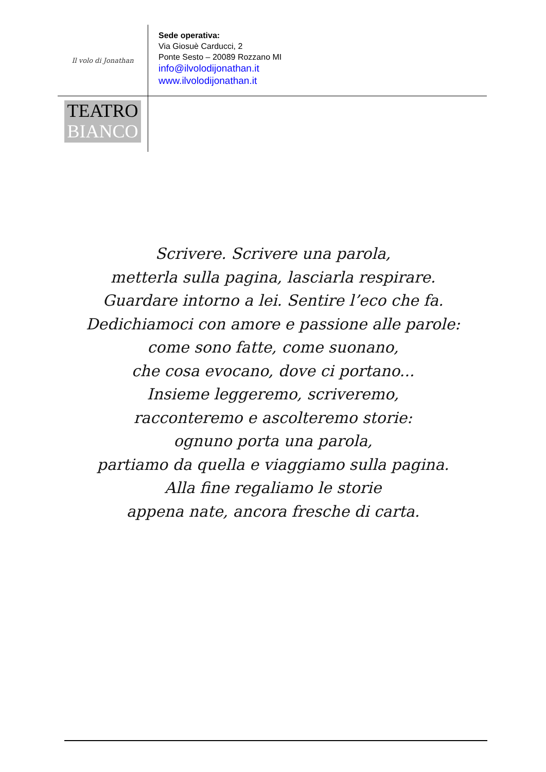Il volo di Jonathan
Sede operativa:
Via Giosuè Carducci, 2
Ponte Sesto – 20089 Rozzano MI
info@ilvolodijonathan.it
www.ilvolodijonathan.it
TEATRO
BIANCO
Scrivere. Scrivere una parola,
metterla sulla pagina, lasciarla respirare.
Guardare intorno a lei. Sentire l’eco che fa.
Dedichiamoci con amore e passione alle parole:
come sono fatte, come suonano,
che cosa evocano, dove ci portano...
Insieme leggeremo, scriveremo,
racconteremo e ascolteremo storie:
ognuno porta una parola,
partiamo da quella e viaggiamo sulla pagina.
Alla fine regaliamo le storie
appena nate, ancora fresche di carta.